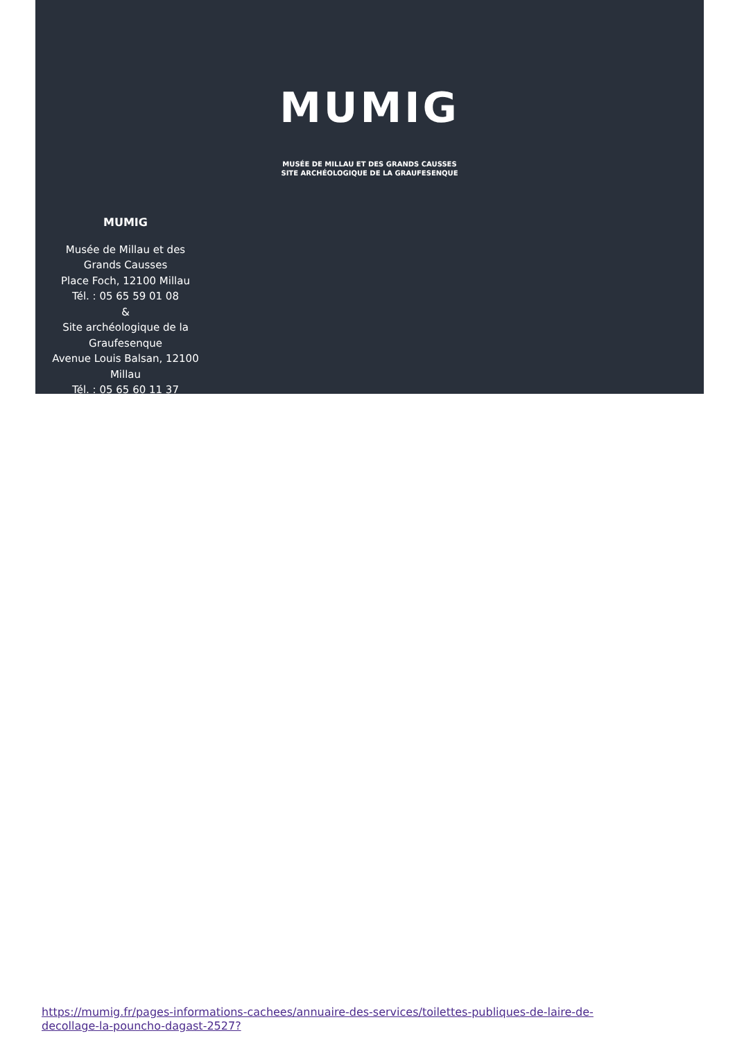MUMIG
MUSÉE DE MILLAU ET DES GRANDS CAUSSES
SITE ARCHÉOLOGIQUE DE LA GRAUFESENQUE
MUMIG
Musée de Millau et des
Grands Causses
Place Foch, 12100 Millau
Tél. : 05 65 59 01 08
&
Site archéologique de la
Graufesenque
Avenue Louis Balsan, 12100
Millau
Tél. : 05 65 60 11 37
https://mumig.fr/pages-informations-cachees/annuaire-des-services/toilettes-publiques-de-laire-de-
decollage-la-pouncho-dagast-2527?